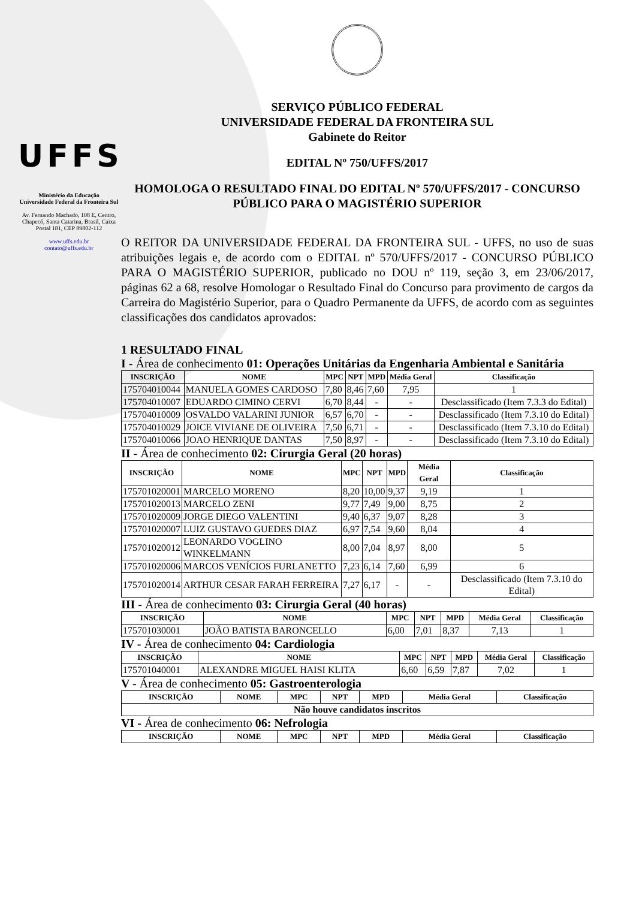UFFS
Ministério da Educação
Universidade Federal da Fronteira Sul
Av. Fernando Machado, 108 E, Centro, Chapecó, Santa Catarina, Brasil, Caixa Postal 181, CEP 89802-112
www.uffs.edu.br
contato@uffs.edu.br
SERVIÇO PÚBLICO FEDERAL
UNIVERSIDADE FEDERAL DA FRONTEIRA SUL
Gabinete do Reitor
EDITAL Nº 750/UFFS/2017
HOMOLOGA O RESULTADO FINAL DO EDITAL Nº 570/UFFS/2017 - CONCURSO PÚBLICO PARA O MAGISTÉRIO SUPERIOR
O REITOR DA UNIVERSIDADE FEDERAL DA FRONTEIRA SUL - UFFS, no uso de suas atribuições legais e, de acordo com o EDITAL nº 570/UFFS/2017 - CONCURSO PÚBLICO PARA O MAGISTÉRIO SUPERIOR, publicado no DOU nº 119, seção 3, em 23/06/2017, páginas 62 a 68, resolve Homologar o Resultado Final do Concurso para provimento de cargos da Carreira do Magistério Superior, para o Quadro Permanente da UFFS, de acordo com as seguintes classificações dos candidatos aprovados:
1 RESULTADO FINAL
I - Área de conhecimento 01: Operações Unitárias da Engenharia Ambiental e Sanitária
| INSCRIÇÃO | NOME | MPC | NPT | MPD | Média Geral | Classificação |
| --- | --- | --- | --- | --- | --- | --- |
| 175704010044 | MANUELA GOMES CARDOSO | 7,80 | 8,46 | 7,60 | 7,95 | 1 |
| 175704010007 | EDUARDO CIMINO CERVI | 6,70 | 8,44 | - | - | Desclassificado (Item 7.3.3 do Edital) |
| 175704010009 | OSVALDO VALARINI JUNIOR | 6,57 | 6,70 | - | - | Desclassificado (Item 7.3.10 do Edital) |
| 175704010029 | JOICE VIVIANE DE OLIVEIRA | 7,50 | 6,71 | - | - | Desclassificado (Item 7.3.10 do Edital) |
| 175704010066 | JOAO HENRIQUE DANTAS | 7,50 | 8,97 | - | - | Desclassificado (Item 7.3.10 do Edital) |
II - Área de conhecimento 02: Cirurgia Geral (20 horas)
| INSCRIÇÃO | NOME | MPC | NPT | MPD | Média Geral | Classificação |
| --- | --- | --- | --- | --- | --- | --- |
| 175701020001 | MARCELO MORENO | 8,20 | 10,00 | 9,37 | 9,19 | 1 |
| 175701020013 | MARCELO ZENI | 9,77 | 7,49 | 9,00 | 8,75 | 2 |
| 175701020009 | JORGE DIEGO VALENTINI | 9,40 | 6,37 | 9,07 | 8,28 | 3 |
| 175701020007 | LUIZ GUSTAVO GUEDES DIAZ | 6,97 | 7,54 | 9,60 | 8,04 | 4 |
| 175701020012 | LEONARDO VOGLINO WINKELMANN | 8,00 | 7,04 | 8,97 | 8,00 | 5 |
| 175701020006 | MARCOS VENÍCIOS FURLANETTO | 7,23 | 6,14 | 7,60 | 6,99 | 6 |
| 175701020014 | ARTHUR CESAR FARAH FERREIRA | 7,27 | 6,17 | - | - | Desclassificado (Item 7.3.10 do Edital) |
III - Área de conhecimento 03: Cirurgia Geral (40 horas)
| INSCRIÇÃO | NOME | MPC | NPT | MPD | Média Geral | Classificação |
| --- | --- | --- | --- | --- | --- | --- |
| 175701030001 | JOÃO BATISTA BARONCELLO | 6,00 | 7,01 | 8,37 | 7,13 | 1 |
IV - Área de conhecimento 04: Cardiologia
| INSCRIÇÃO | NOME | MPC | NPT | MPD | Média Geral | Classificação |
| --- | --- | --- | --- | --- | --- | --- |
| 175701040001 | ALEXANDRE MIGUEL HAISI KLITA | 6,60 | 6,59 | 7,87 | 7,02 | 1 |
V - Área de conhecimento 05: Gastroenterologia
| INSCRIÇÃO | NOME | MPC | NPT | MPD | Média Geral | Classificação |
| --- | --- | --- | --- | --- | --- | --- |
| Não houve candidatos inscritos | | | | | | |
VI - Área de conhecimento 06: Nefrologia
| INSCRIÇÃO | NOME | MPC | NPT | MPD | Média Geral | Classificação |
| --- | --- | --- | --- | --- | --- | --- |